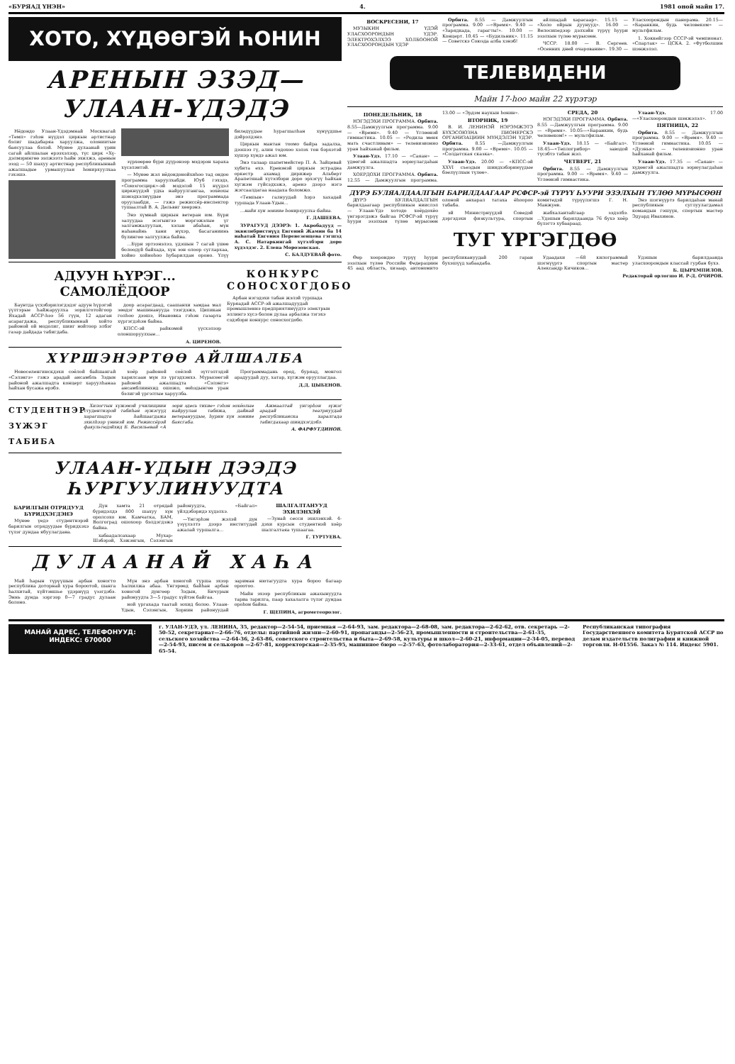«БУРЯАД ҮНЭН» 4. 1981 оной майн 17.
ХОТО, ХҮДӨӨГЭЙ ҺОНИН
АРЕНЫН ЭЗЭД—УЛААН-ҮДЭДЭ
Нёдондо Улаан-Үдэдэмнай Москвагай «Темп» гэһэн нүүдэл циркын артистнар бэлиг шадабаряа харуулжа, олонии­тые баясуулаа бэлэй. Мүнөө дулаанай үрин сагай айлшалан ерээхэлээр, түс цирк «Хү­дэлмэрингөө ээлжээтэ һайн эхилжэ, аренын эзэд — 50 шахуу артистнар республикын­най ажалшадые урмашуулан һонирхуулхаа гэхэшэ.
зүрхөөрөө бүри дүүрэнээр мэдэрэн хараха хүсэлэнтэй.
— Мүнөө жэл нёдондонойхиһоо тад ондоо программа харуулхабди. Юуб гэхэдэ, «Союзгосцирк»-эй мэдэлэй 15 нүүдэл циркнүүдэй удха найруулгангаа, зохёохы шэнэдхэлнүүдые энэ программада оруулаабди, — гэжэ режиссёр-инспектор тушаалтай В. А. Дельвиг хөөрэнэ.
Энэ хүмнай циркын ветеран юм. Бүри залуудаа эсэгынгээ мэргэжэлые үг залгамжалуулан, хэлан абаһан, мүн наһанайнь хани нүхэр, басаганиинь бүлингөө залгуулжа байна.
...Бүри эртээнэлээ, үдэшын 7 сагай үшөө болоодүй байхада, хүн зон олоор суглархаа, хойно хойноһоо һубарилдан ороно. Үлүү биледүүдые һурагшалһан хүнүүдшье дэйрэлдэнэ.
Циркын мантан тоомо байра задалха, дээшээ гү, алин тодохоо хэлэх тон бэрхэтэй хүшэр хүндэ ажал юм.
Энэ талаар шапетмейстер П. А. Зайцевай хүбита ехэ. Еревэнэй циркын эстрадна оркестр ахамад дирижер Альберт Арапетянай хүтэлбэри доро эрхэгүү һайхан хүгжэм гүйсэдхэжэ, аренэ дээрэ нэгэ жэгсаалдагаа наадаха боломжо.
«Темпын» галнуудай һэрэ хахадай туршада Улаан-Үдын...
...найн хүн зониие һонирхуулха байна.
Г. ДАШЕЕВА.
ЗУРАГУУД ДЭЭРЭ: 1. Акробадууд — эквилибристнүүд Евгений Жамин ба 14 наһатай Евгения Перевезенцева гэгшэд А. С. Натаркингай хүтэлбэри доро хүдэлдэг. 2. Елена Морозовская.
С. БАЛДУЕВАЙ фото.
АДУУН ҺҮРЭГ... САМОЛЁДООР
Баунтда үсхэбэрилэгдэдэг адуун һүрэгэй үүлтэрые һайжаруулха зорилготойгоор Яхадай АССР-һээ 56 гүүн, 12 адаган асарагдажа, республикын­най хойто районой ой модолиг, шииг нойтоор элбэг газар дайдада табигдаба.
доор асарагдаад, саашанхи замдаа мал зөөдэг машинанууда тээгдэжэ, Ципикан голһоо дээшэ, Ивановка гэһэн газарта хүргэгдэһэн байна.
КПСС-эй райкомой үүсхэлээр олоншоруулхые...
А. ЦИРЕНОВ.
КОНКУРС СОНОСХОГДОБО
Арбан нэгэдэхи табан жэлэй туршада Буряадай АССР-эй ажалшадуудай промышленнэ предприятинүүдтэ электрын эллингэ хүсэ болон дулаа арбалжа тэгэхэ сэдэбэри конкурс соносхогдобо.
ХҮРШЭНЭРТӨӨ АЙЛШАЛБА
Новоселенгинскдэхи соёлой байшангай «Сэлэнгэ» гэжэ арадай ансамбль Зэдын районой ажалшадта концерт харуулһанаа һайхан бусажа ерэбэ.
хоёр районой соёлой зүтгэлтэдэй харилсаан мүн лэ үргэдхэнхэ. Мүрысөөгэй районой ажалшадта «Сэлэнгэ» ансамблиинхид ошожо, өөһэдынгөө уран бэлигэй үргэлтые харуулба.
Программадань ород, буряад, монгол арадуудай дуу, хатар, хүгжэм орууллагдаа.
Д.Д. ЦЫБЕНОВ.
СТУДЕНТНЭР ЗҮЖЭГ ТАБИБА
Хилогтын хүжэмэй училищиин студентнэрэй табиһан зүжэгүүд харагшадта һайшаагдажа эхилһээр үнинэй юм. Режиссёрэй факультедэйхид Б. Васильевай «А зори здесь тихие» гэһэн зохёолые найруулан табижа, дайнай ветерануудые, һурин хүн зониие баясгаба.
Ажмаалтай үнгэрһэн зүжэг арадай театрнуудай республиканска харалгада табигдахаар шиидхэгдэбэ.
А. ФАРФУТДИНОВ.
УЛААН-ҮДЫН ДЭЭДЭ ҺУРГУУЛИНУУДТА
БАРИЛГЫН ОТРЯДУУД БҮРИДХЭГДЭНЭ
Мүнөө үедэ студентнэрэй барилгын отрядуудые бүридхэхэ түлэг дундаа ябуулагдана.
Дүн хамта 21 отрядай бүридэлдэ 800 шахуу хүн оролсохо юм. Камчатка, БАМ, Волгоград ошохоор бэлдэгдэжэ байна.
хабаадалсахаар Мухар-Шэбэрэй, Хэжэнгын, Сэлэнгын районуудта, «Байгал» үйлдэбэридэ хүдэлхэ.
—Үнгэрһэн жэлэй дүн үзүүлэлтэ дээрэ институдай ажалай туршалга...
ШАЛГАЛТАНУУД ЭХИЛЭНХЭЙ
—Зунай сесси эхилэнхэй. 4-дэхи курсын студентнэй хоёр шалгалтаяа тушаагаа.
Г. ТУРТУЕВА.
ДУЛААНАЙ ХАҺА
Май һарын түрүүшын арбан хоногто республика доторнай хура бороотой, шанга һалхитай, хүйтэншье үдэрнүүд үзэгдэбэ. Эннь дунда зэргээр 0—7 градус дулаан болоно.
Мүн энэ арбан хоногой турша эхээр һалхилжа абаа. Үнгэрөөд байһан арбан хоногой дүнгөөр Зэдын, Бичурын районуудта 3—5 градус хүйтэн байгаа.
ной үргахада таатай зохид болоо. Улаан-Үдын, Сэлэнгын, Хориин районуудай зариман нютагуудта хура бороо багаар ороотоо.
Майн эхээр республикын ажахынуудта тариа тарилга, паар хахалалга түлэг дундаа ороһон байна.
Г. ЩЕПИНА, агрометеоролог.
ВОСКРЕСЕНИ, 17
МУЗЫКИН ҮДЭЙ УЛАСХООРОНДЫН ҮДЭР. ЭЛЕКТРОХЭЛХЭЭ ХОЛБООНОЙ УЛАСХООРОНДЫН ҮДЭР
Орбита. 8.55 — Дамжуулгын программа. 9.00 —«Время». 9.40 — «Зарядкада, гарагты!». 10.00 — Концерт. 10.45 — «Будильник». 11.15— Советскэ Союзда алба хэнэб!
айлшадай харасаар». 15.15 — «Холо ойрын дуунууд». 16.00 — Велосипедээр дэлхэйн түрүү һуури эзэлхын түлөө мүрысөөн.
ЧССР. 18.00 — В. Сергеев. «Осенних дней очарование». 19.30 — Уласхоорондын панорама. 20.15— «Баранкин, будь человеком» — мультфильм.
1. Хоккейгээр СССР-эй чемпионат. «Спартак» — ЦСКА. 2. «Футболшин шэнжэлэл.
ТЕЛЕВИДЕНИ
Майн 17-һоо майн 22 хүрэтэр
ПОНЕДЕЛЬНИК, 18
НЭГЭДЭХИ ПРОГРАММА. Орбита. 8.55—Дамжуулгын программа. 9.00 — «Время». 9.40 — Үглөөнэй гимнастика. 10.05 — «Родила меня мать счастливым» — телевизионно уран һайханай фильм.
Улаан-Үдэ. 17.10 — «Саяан» — үдөөгэй ажалшадта зорюулагдаһан дамжуулга.
ХОЕРДОХИ ПРОГРАММА. Орбита. 12.55 — Дамжуулгын программа. 13.00 — «Эрдэм наукын һонин».
ВТОРНИК, 19
В. И. ЛЕНИНЭЙ НЭРЭМЖЭТЭ БҮХЭСОЮЗНА ПИОНЕРСКЭ ОРГАНИЗАЦИИН МҮНДЭЛЭН ҮДЭР. Орбита. 8.55 —Дамжуулгын программа. 9.00 — «Время». 10.05 — «Солдатская сказка».
Улаан-Үдэ. 20.00 — «КПСС-эй XXVI съездын шиидхэбэринүүдые бэелүүлхын түлөө».
СРЕДА, 20
НЭГЭДЭХИ ПРОГРАММА. Орбита. 8.55 —Дамжуулгын программа. 9.00 — «Время». 10.05—«Баранкин, будь человеком!» — мультфильм.
Улаан-Үдэ. 18.15 — «Байгал». 18.45—«Теплогрибор» заводой түсэбтэ табан жэл.
ЧЕТВЕРГ, 21
Орбита. 8.55 — Дамжуулгын программа. 9.00 — «Время». 9.40 — Үглөөнэй гимнастика.
Улаан-Үдэ. 17.00—«Уласхоорондын шэнжэлэл».
ПЯТНИЦА, 22
Орбита. 8.55 — Дамжуулгын программа. 9.00 — «Время». 9.40 — Үглөөнэй гимнастика. 10.05 — «Дуэнья» — телевизионно уран һайханай фильм.
Улаан-Үдэ. 17.35 — «Саяан» — хүдөөгэй ажалшадта зорюулагдаһан дамжуулга.
ДҮРЭ БУЛЯАЛДААЛГЫН БАРИЛДААГААР РСФСР-эй ТҮРҮҮ ҺУУРИ ЭЗЭЛХЫН ТҮЛӨӨ МҮРЫСӨӨН
ДҮРЭ БУЛЯАЛДАЛГЫН барилдаагаар республикын ниислэл — Улаан-Үдэ хотодо хоёрдохёо үнгэрэгдэжэ байгаа РСФСР-эй түрүү һуури эзэлхын түлөө мүрысөөн олоной анхарал татаха ёһоороо табаба.
эй Министрнүүдэй Соведэй дэргэдэхи физкультура, спортын комитедэй түрүүлэгшэ Г. Н. Манжуев.
жабхалантайгаар зэдэлбэ. ...Үдэшын барилдаанда 76 бухэ хоёр бүлэгтэ хубаараад.
Энэ шэгнүүртэ барилдаһан манай республикын суглуулагдамал командын гэшүүн, спортын мастер Эдуард Ивахинов.
ТУГ ҮРГЭГДӨӨ
Өөр хоорондоо түрүү һуури эзэлхын түлөө Российн Федерациин 45 аад область, хизаар, автономито республикануудай 200 гаран бухэшүүд хабаадаба.
Удаадахи —68 килограммай шэгнүүртэ спортын мастер Александр Кичиков...
Удэшын барилдаанда уласхоорондын классай гурбан бухэ.
Б. ЦЫРЕМПИЛОВ.
Редакторай орлогшо И. Р-Д. ОЧИРОВ.
МАНАЙ АДРЕС, ТЕЛЕФОНУУД: ИНДЕКС: 670000
г. УЛАН-УДЭ, ул. ЛЕНИНА, 35, редактор—2-54-54, приемная —2-64-93, зам. редактора—2-68-08, зам. редактора—2-62-62, отв. секретарь —2-50-52, секретариат—2-66-76, отделы: партийной жизни—2-60-91, пропаганды—2-56-23, промышленности и строительства—2-61-35, сельского хозяйства —2-64-36, 2-63-86, советского строительства и быта—2-69-58, культуры и школ—2-60-21, информации—2-34-05, перевод—2-54-93, писем и селькоров —2-67-81, корректорская—2-35-95, машинное бюро —2-57-63, фотолаборатория—2-33-61, отдел объявлений—2-65-54.
Республиканская типография Государственного комитета Бурятской АССР по делам издательств полиграфии и книжной торговли. Н-01556. Заказ № 114. Индекс 5901.